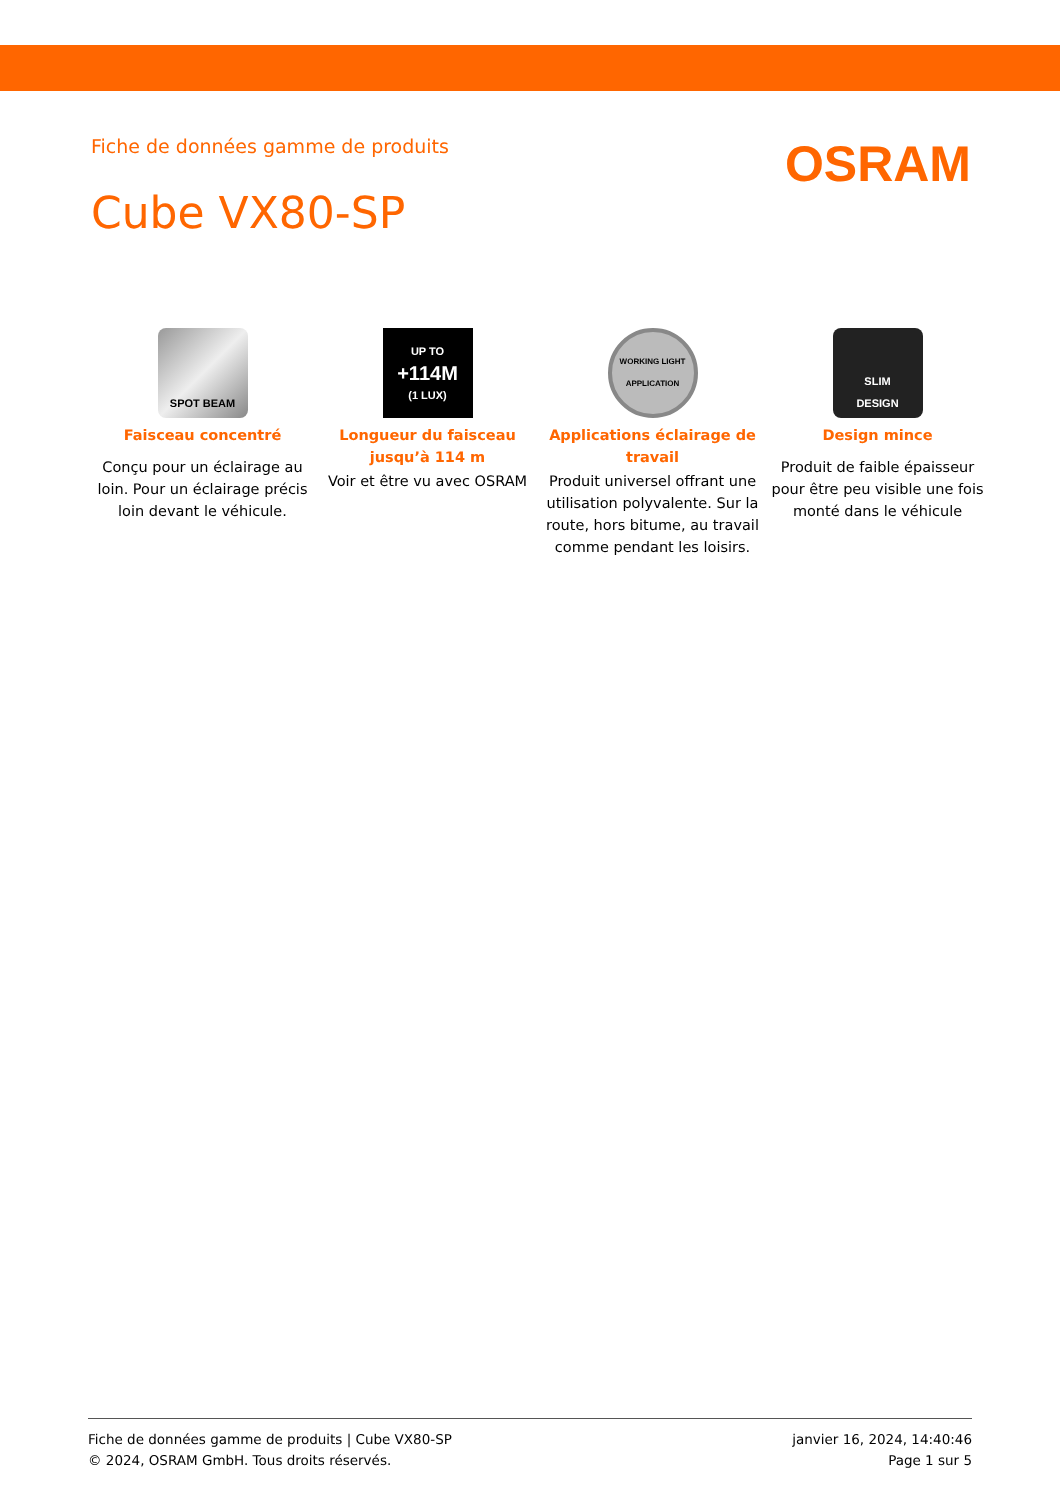Fiche de données gamme de produits
OSRAM
Cube VX80-SP
SPOT BEAM
Faisceau concentré
Conçu pour un éclairage au loin. Pour un éclairage précis loin devant le véhicule.
UP TO
+114M
(1 LUX)
Longueur du faisceau jusqu’à 114 m
Voir et être vu avec OSRAM
WORKING LIGHT APPLICATION
Applications éclairage de travail
Produit universel offrant une utilisation polyvalente. Sur la route, hors bitume, au travail comme pendant les loisirs.
SLIM
DESIGN
Design mince
Produit de faible épaisseur pour être peu visible une fois monté dans le véhicule
Fiche de données gamme de produits | Cube VX80-SP
© 2024, OSRAM GmbH. Tous droits réservés.
janvier 16, 2024, 14:40:46
Page 1 sur 5